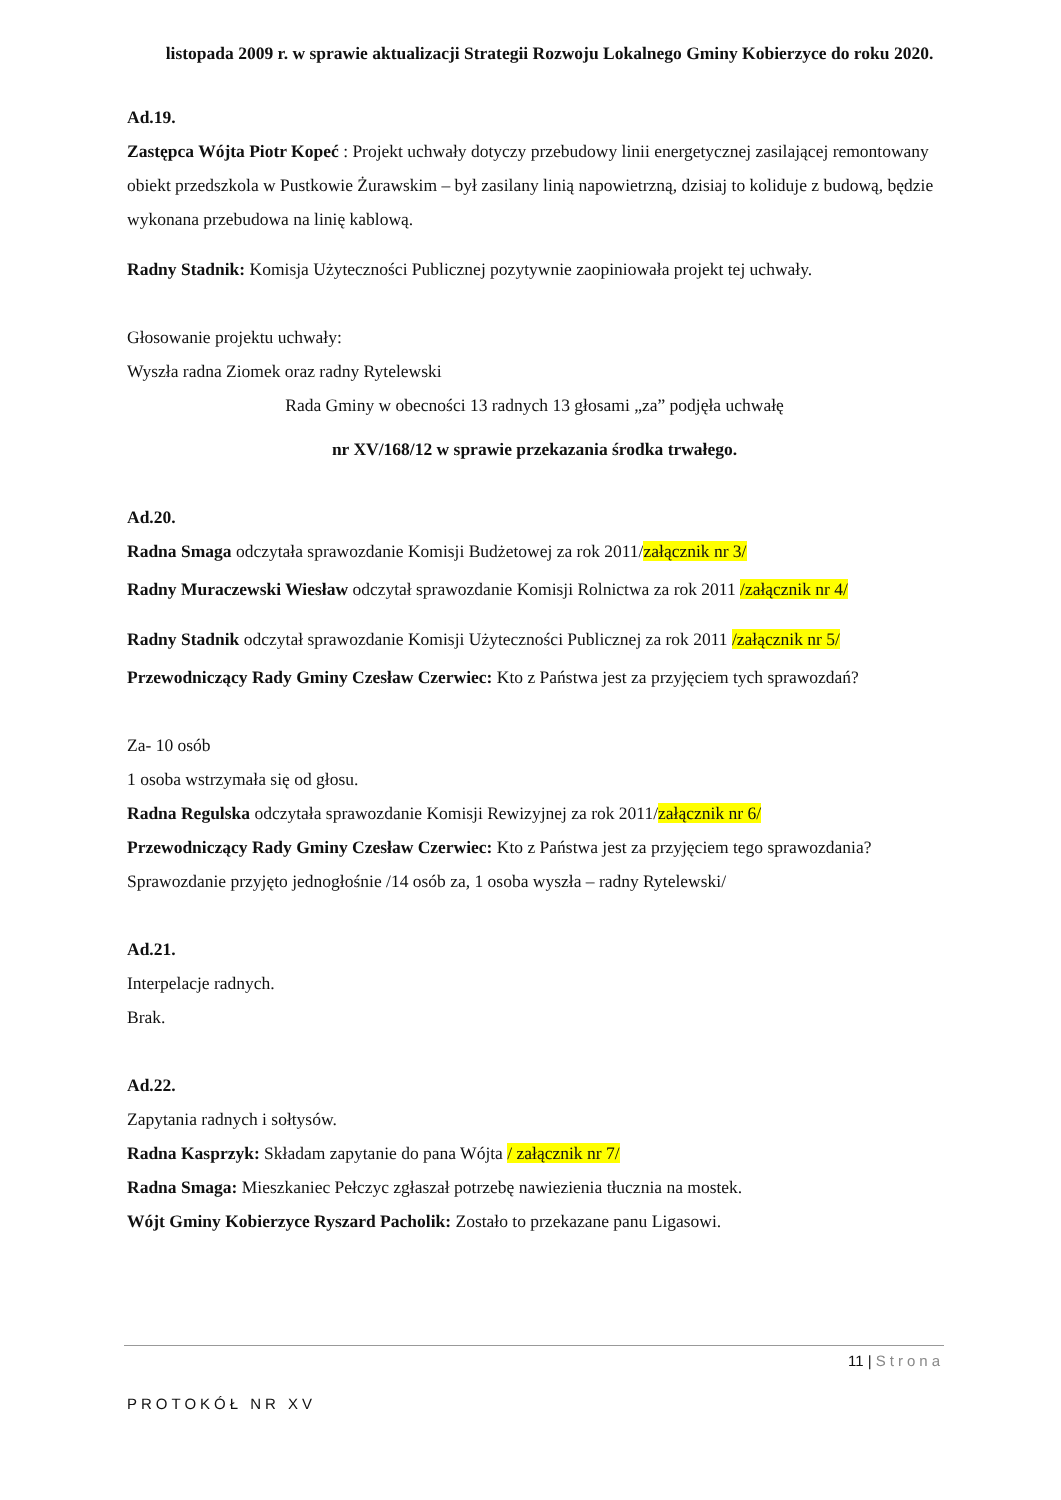listopada 2009 r. w sprawie aktualizacji Strategii Rozwoju Lokalnego Gminy Kobierzyce do roku 2020.
Ad.19.
Zastępca Wójta Piotr Kopeć : Projekt uchwały dotyczy przebudowy linii energetycznej zasilającej remontowany obiekt przedszkola w Pustkowie Żurawskim – był zasilany linią napowietrzną, dzisiaj to koliduje z budową, będzie wykonana przebudowa na linię kablową.
Radny Stadnik: Komisja Użyteczności Publicznej pozytywnie zaopiniowała projekt tej uchwały.
Głosowanie projektu uchwały:
Wyszła radna Ziomek oraz radny Rytelewski
Rada Gminy w obecności 13 radnych 13 głosami „za” podjęła uchwałę
nr XV/168/12 w sprawie przekazania środka trwałego.
Ad.20.
Radna Smaga odczytała sprawozdanie Komisji Budżetowej za rok 2011/załącznik nr 3/
Radny Muraczewski Wiesław odczytał sprawozdanie Komisji Rolnictwa za rok 2011 /załącznik nr 4/
Radny Stadnik odczytał sprawozdanie Komisji Użyteczności Publicznej za rok 2011 /załącznik nr 5/
Przewodniczący Rady Gminy Czesław Czerwiec: Kto z Państwa jest za przyjęciem tych sprawozdań?
Za- 10 osób
1 osoba wstrzymała się od głosu.
Radna Regulska odczytała sprawozdanie Komisji Rewizyjnej za rok 2011/załącznik nr 6/
Przewodniczący Rady Gminy Czesław Czerwiec: Kto z Państwa jest za przyjęciem tego sprawozdania?
Sprawozdanie przyjęto jednogłośnie /14 osób za, 1 osoba wyszła – radny Rytelewski/
Ad.21.
Interpelacje radnych.
Brak.
Ad.22.
Zapytania radnych i sołtysów.
Radna Kasprzyk: Składam zapytanie do pana Wójta / załącznik nr 7/
Radna Smaga: Mieszkaniec Pełczyc zgłaszał potrzebę nawiezienia tłucznia na mostek.
Wójt Gminy Kobierzyce Ryszard Pacholik: Zostało to przekazane panu Ligasowi.
11 | Strona
PROTOKÓŁ NR XV